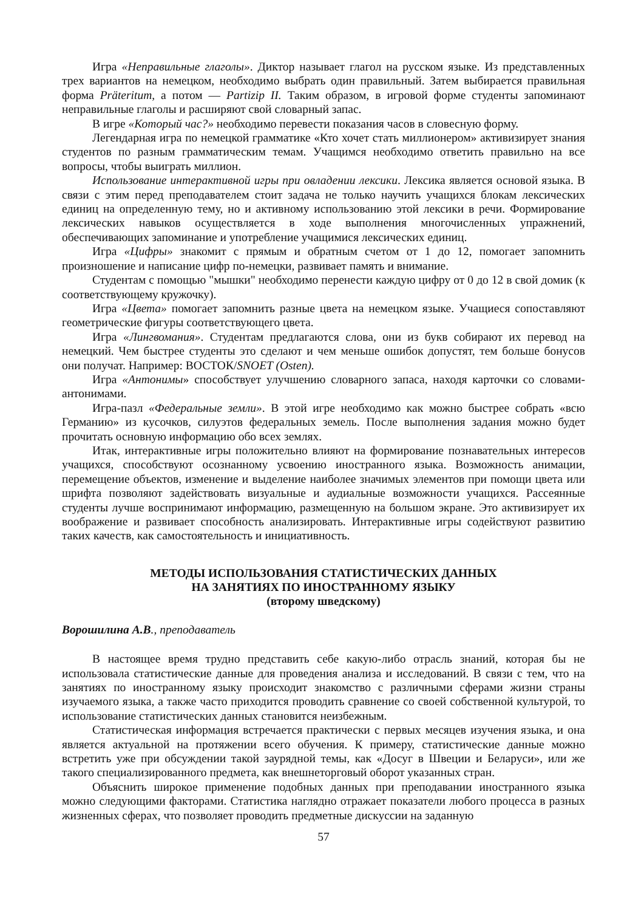Игра «Неправильные глаголы». Диктор называет глагол на русском языке. Из представленных трех вариантов на немецком, необходимо выбрать один правильный. Затем выбирается правильная форма Präteritum, а потом — Partizip II. Таким образом, в игровой форме студенты запоминают неправильные глаголы и расширяют свой словарный запас.
В игре «Который час?» необходимо перевести показания часов в словесную форму.
Легендарная игра по немецкой грамматике «Кто хочет стать миллионером» активизирует знания студентов по разным грамматическим темам. Учащимся необходимо ответить правильно на все вопросы, чтобы выиграть миллион.
Использование интерактивной игры при овладении лексики. Лексика является основой языка. В связи с этим перед преподавателем стоит задача не только научить учащихся блокам лексических единиц на определенную тему, но и активному использованию этой лексики в речи. Формирование лексических навыков осуществляется в ходе выполнения многочисленных упражнений, обеспечивающих запоминание и употребление учащимися лексических единиц.
Игра «Цифры» знакомит с прямым и обратным счетом от 1 до 12, помогает запомнить произношение и написание цифр по-немецки, развивает память и внимание.
Студентам с помощью "мышки" необходимо перенести каждую цифру от 0 до 12 в свой домик (к соответствующему кружочку).
Игра «Цвета» помогает запомнить разные цвета на немецком языке. Учащиеся сопоставляют геометрические фигуры соответствующего цвета.
Игра «Лингвомания». Студентам предлагаются слова, они из букв собирают их перевод на немецкий. Чем быстрее студенты это сделают и чем меньше ошибок допустят, тем больше бонусов они получат. Например: ВОСТОК/SNOET (Osten).
Игра «Антонимы» способствует улучшению словарного запаса, находя карточки со словами-антонимами.
Игра-пазл «Федеральные земли». В этой игре необходимо как можно быстрее собрать «всю Германию» из кусочков, силуэтов федеральных земель. После выполнения задания можно будет прочитать основную информацию обо всех землях.
Итак, интерактивные игры положительно влияют на формирование познавательных интересов учащихся, способствуют осознанному усвоению иностранного языка. Возможность анимации, перемещение объектов, изменение и выделение наиболее значимых элементов при помощи цвета или шрифта позволяют задействовать визуальные и аудиальные возможности учащихся. Рассеянные студенты лучше воспринимают информацию, размещенную на большом экране. Это активизирует их воображение и развивает способность анализировать. Интерактивные игры содействуют развитию таких качеств, как самостоятельность и инициативность.
МЕТОДЫ ИСПОЛЬЗОВАНИЯ СТАТИСТИЧЕСКИХ ДАННЫХ
НА ЗАНЯТИЯХ ПО ИНОСТРАННОМУ ЯЗЫКУ
(второму шведскому)
Ворошилина А.В., преподаватель
В настоящее время трудно представить себе какую-либо отрасль знаний, которая бы не использовала статистические данные для проведения анализа и исследований. В связи с тем, что на занятиях по иностранному языку происходит знакомство с различными сферами жизни страны изучаемого языка, а также часто приходится проводить сравнение со своей собственной культурой, то использование статистических данных становится неизбежным.
Статистическая информация встречается практически с первых месяцев изучения языка, и она является актуальной на протяжении всего обучения. К примеру, статистические данные можно встретить уже при обсуждении такой заурядной темы, как «Досуг в Швеции и Беларуси», или же такого специализированного предмета, как внешнеторговый оборот указанных стран.
Объяснить широкое применение подобных данных при преподавании иностранного языка можно следующими факторами. Статистика наглядно отражает показатели любого процесса в разных жизненных сферах, что позволяет проводить предметные дискуссии на заданную
57